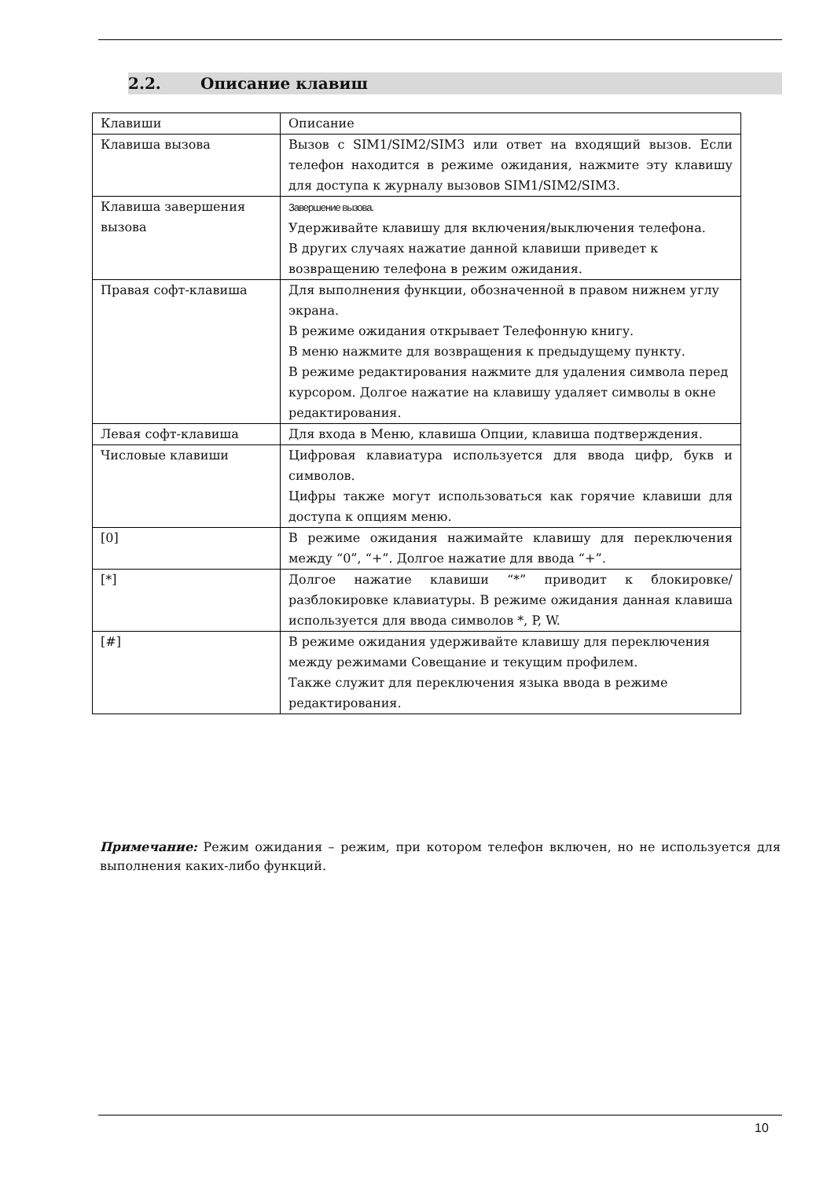2.2. Описание клавиш
| Клавиши | Описание |
| Клавиша вызова | Вызов с SIM1/SIM2/SIM3 или ответ на входящий вызов. Если телефон находится в режиме ожидания, нажмите эту клавишу для доступа к журналу вызовов SIM1/SIM2/SIM3. |
| Клавиша завершения вызова | Завершение вызова. Удерживайте клавишу для включения/выключения телефона. В других случаях нажатие данной клавиши приведет к возвращению телефона в режим ожидания. |
| Правая софт-клавиша | Для выполнения функции, обозначенной в правом нижнем углу экрана. В режиме ожидания открывает Телефонную книгу. В меню нажмите для возвращения к предыдущему пункту. В режиме редактирования нажмите для удаления символа перед курсором. Долгое нажатие на клавишу удаляет символы в окне редактирования. |
| Левая софт-клавиша | Для входа в Меню, клавиша Опции, клавиша подтверждения. |
| Числовые клавиши | Цифровая клавиатура используется для ввода цифр, букв и символов. Цифры также могут использоваться как горячие клавиши для доступа к опциям меню. |
| [0] | В режиме ожидания нажимайте клавишу для переключения между “0”, “+”. Долгое нажатие для ввода “+”. |
| [*] | Долгое нажатие клавиши “*” приводит к блокировке/ разблокировке клавиатуры. В режиме ожидания данная клавиша используется для ввода символов *, P, W. |
| [#] | В режиме ожидания удерживайте клавишу для переключения между режимами Совещание и текущим профилем. Также служит для переключения языка ввода в режиме редактирования. |
Примечание: Режим ожидания – режим, при котором телефон включен, но не используется для выполнения каких-либо функций.
10